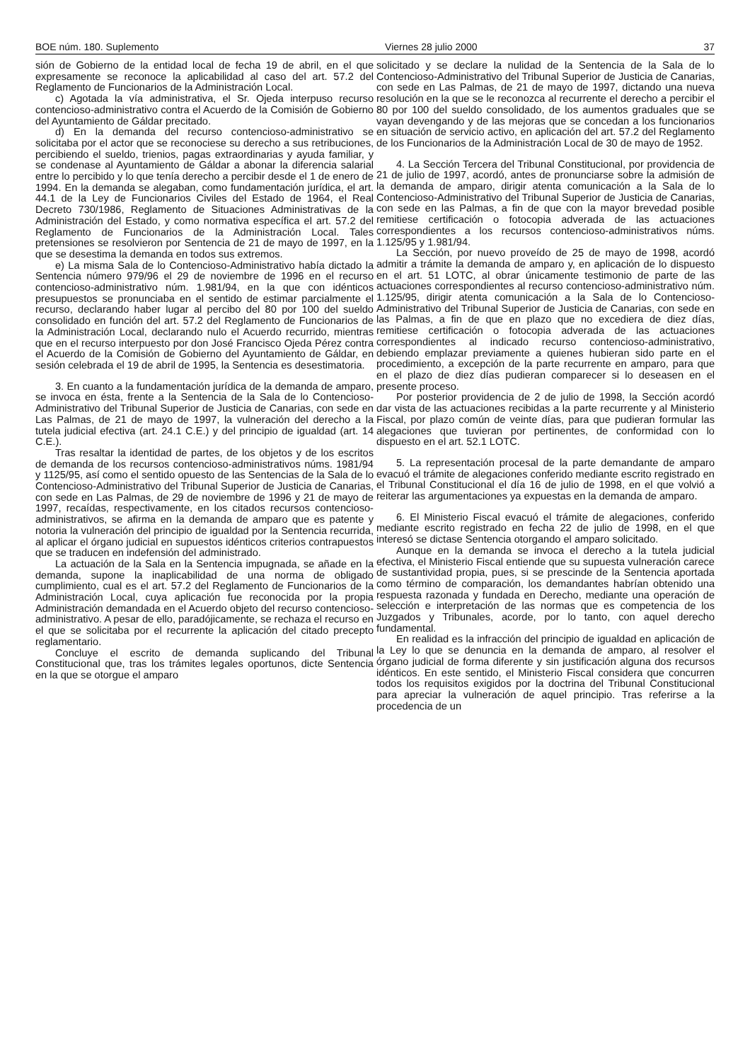BOE núm. 180. Suplemento Viernes 28 julio 2000 37
sión de Gobierno de la entidad local de fecha 19 de abril, en el que expresamente se reconoce la aplicabilidad al caso del art. 57.2 del Reglamento de Funcionarios de la Administración Local.
c) Agotada la vía administrativa, el Sr. Ojeda interpuso recurso contencioso-administrativo contra el Acuerdo de la Comisión de Gobierno del Ayuntamiento de Gáldar precitado.
d) En la demanda del recurso contencioso-administrativo se solicitaba por el actor que se reconociese su derecho a sus retribuciones, percibiendo el sueldo, trienios, pagas extraordinarias y ayuda familiar, y se condenase al Ayuntamiento de Gáldar a abonar la diferencia salarial entre lo percibido y lo que tenía derecho a percibir desde el 1 de enero de 1994. En la demanda se alegaban, como fundamentación jurídica, el art. 44.1 de la Ley de Funcionarios Civiles del Estado de 1964, el Real Decreto 730/1986, Reglamento de Situaciones Administrativas de la Administración del Estado, y como normativa específica el art. 57.2 del Reglamento de Funcionarios de la Administración Local. Tales pretensiones se resolvieron por Sentencia de 21 de mayo de 1997, en la que se desestima la demanda en todos sus extremos.
e) La misma Sala de lo Contencioso-Administrativo había dictado la Sentencia número 979/96 el 29 de noviembre de 1996 en el recurso contencioso-administrativo núm. 1.981/94, en la que con idénticos presupuestos se pronunciaba en el sentido de estimar parcialmente el recurso, declarando haber lugar al percibo del 80 por 100 del sueldo consolidado en función del art. 57.2 del Reglamento de Funcionarios de la Administración Local, declarando nulo el Acuerdo recurrido, mientras que en el recurso interpuesto por don José Francisco Ojeda Pérez contra el Acuerdo de la Comisión de Gobierno del Ayuntamiento de Gáldar, en sesión celebrada el 19 de abril de 1995, la Sentencia es desestimatoria.
3. En cuanto a la fundamentación jurídica de la demanda de amparo, se invoca en ésta, frente a la Sentencia de la Sala de lo Contencioso-Administrativo del Tribunal Superior de Justicia de Canarias, con sede en Las Palmas, de 21 de mayo de 1997, la vulneración del derecho a la tutela judicial efectiva (art. 24.1 C.E.) y del principio de igualdad (art. 14 C.E.).
Tras resaltar la identidad de partes, de los objetos y de los escritos de demanda de los recursos contencioso-administrativos núms. 1981/94 y 1125/95, así como el sentido opuesto de las Sentencias de la Sala de lo Contencioso-Administrativo del Tribunal Superior de Justicia de Canarias, con sede en Las Palmas, de 29 de noviembre de 1996 y 21 de mayo de 1997, recaídas, respectivamente, en los citados recursos contencioso-administrativos, se afirma en la demanda de amparo que es patente y notoria la vulneración del principio de igualdad por la Sentencia recurrida, al aplicar el órgano judicial en supuestos idénticos criterios contrapuestos que se traducen en indefensión del administrado.
La actuación de la Sala en la Sentencia impugnada, se añade en la demanda, supone la inaplicabilidad de una norma de obligado cumplimiento, cual es el art. 57.2 del Reglamento de Funcionarios de la Administración Local, cuya aplicación fue reconocida por la propia Administración demandada en el Acuerdo objeto del recurso contencioso-administrativo. A pesar de ello, paradójicamente, se rechaza el recurso en el que se solicitaba por el recurrente la aplicación del citado precepto reglamentario.
Concluye el escrito de demanda suplicando del Tribunal Constitucional que, tras los trámites legales oportunos, dicte Sentencia en la que se otorgue el amparo
solicitado y se declare la nulidad de la Sentencia de la Sala de lo Contencioso-Administrativo del Tribunal Superior de Justicia de Canarias, con sede en Las Palmas, de 21 de mayo de 1997, dictando una nueva resolución en la que se le reconozca al recurrente el derecho a percibir el 80 por 100 del sueldo consolidado, de los aumentos graduales que se vayan devengando y de las mejoras que se concedan a los funcionarios en situación de servicio activo, en aplicación del art. 57.2 del Reglamento de los Funcionarios de la Administración Local de 30 de mayo de 1952.
4. La Sección Tercera del Tribunal Constitucional, por providencia de 21 de julio de 1997, acordó, antes de pronunciarse sobre la admisión de la demanda de amparo, dirigir atenta comunicación a la Sala de lo Contencioso-Administrativo del Tribunal Superior de Justicia de Canarias, con sede en las Palmas, a fin de que con la mayor brevedad posible remitiese certificación o fotocopia adverada de las actuaciones correspondientes a los recursos contencioso-administrativos núms. 1.125/95 y 1.981/94.
La Sección, por nuevo proveído de 25 de mayo de 1998, acordó admitir a trámite la demanda de amparo y, en aplicación de lo dispuesto en el art. 51 LOTC, al obrar únicamente testimonio de parte de las actuaciones correspondientes al recurso contencioso-administrativo núm. 1.125/95, dirigir atenta comunicación a la Sala de lo Contencioso-Administrativo del Tribunal Superior de Justicia de Canarias, con sede en las Palmas, a fin de que en plazo que no excediera de diez días, remitiese certificación o fotocopia adverada de las actuaciones correspondientes al indicado recurso contencioso-administrativo, debiendo emplazar previamente a quienes hubieran sido parte en el procedimiento, a excepción de la parte recurrente en amparo, para que en el plazo de diez días pudieran comparecer si lo deseasen en el presente proceso.
Por posterior providencia de 2 de julio de 1998, la Sección acordó dar vista de las actuaciones recibidas a la parte recurrente y al Ministerio Fiscal, por plazo común de veinte días, para que pudieran formular las alegaciones que tuvieran por pertinentes, de conformidad con lo dispuesto en el art. 52.1 LOTC.
5. La representación procesal de la parte demandante de amparo evacuó el trámite de alegaciones conferido mediante escrito registrado en el Tribunal Constitucional el día 16 de julio de 1998, en el que volvió a reiterar las argumentaciones ya expuestas en la demanda de amparo.
6. El Ministerio Fiscal evacuó el trámite de alegaciones, conferido mediante escrito registrado en fecha 22 de julio de 1998, en el que interesó se dictase Sentencia otorgando el amparo solicitado.
Aunque en la demanda se invoca el derecho a la tutela judicial efectiva, el Ministerio Fiscal entiende que su supuesta vulneración carece de sustantividad propia, pues, si se prescinde de la Sentencia aportada como término de comparación, los demandantes habrían obtenido una respuesta razonada y fundada en Derecho, mediante una operación de selección e interpretación de las normas que es competencia de los Juzgados y Tribunales, acorde, por lo tanto, con aquel derecho fundamental.
En realidad es la infracción del principio de igualdad en aplicación de la Ley lo que se denuncia en la demanda de amparo, al resolver el órgano judicial de forma diferente y sin justificación alguna dos recursos idénticos. En este sentido, el Ministerio Fiscal considera que concurren todos los requisitos exigidos por la doctrina del Tribunal Constitucional para apreciar la vulneración de aquel principio. Tras referirse a la procedencia de un